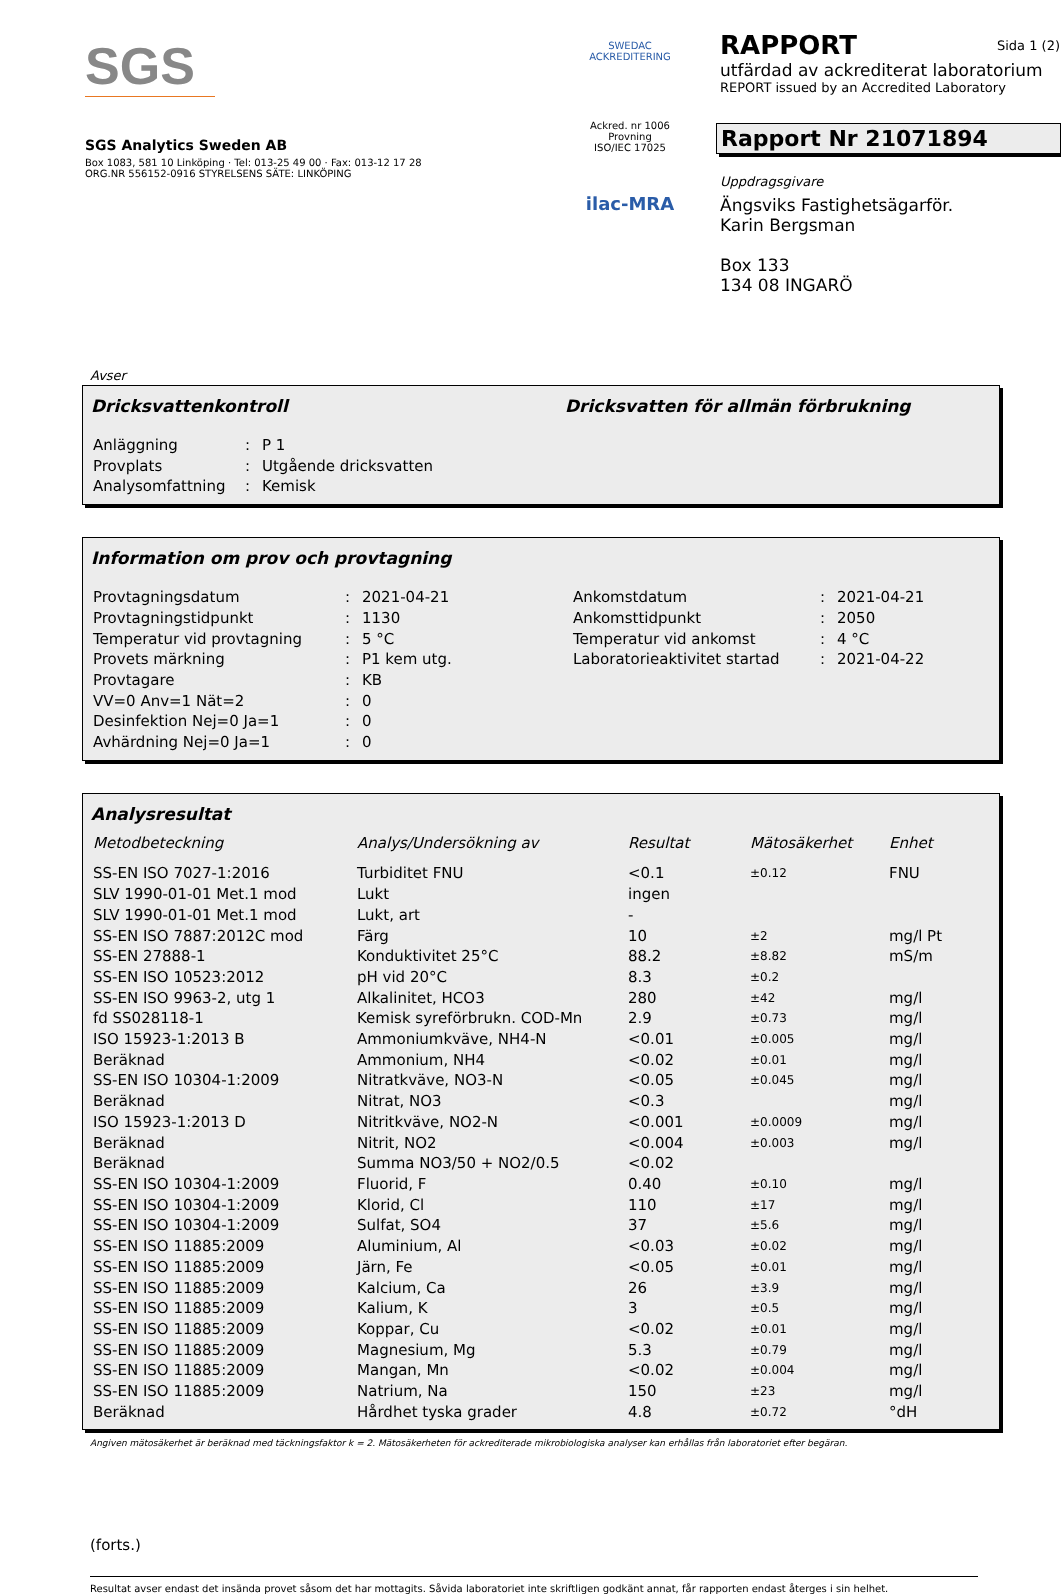SGS
SGS Analytics Sweden AB
Box 1083, 581 10 Linköping · Tel: 013-25 49 00 · Fax: 013-12 17 28
ORG.NR 556152-0916 STYRELSENS SÄTE: LINKÖPING
SWEDAC ACKREDITERING
Ackred. nr 1006
Provning
ISO/IEC 17025
ilac-MRA
RAPPORT Sida 1 (2)
utfärdad av ackrediterat laboratorium
REPORT issued by an Accredited Laboratory
Rapport Nr 21071894
Uppdragsgivare
Ängsviks Fastighetsägarför.
Karin Bergsman
Box 133
134 08 INGARÖ
Avser
Dricksvattenkontroll Dricksvatten för allmän förbrukning
| Anläggning | : | P 1 |
| Provplats | : | Utgående dricksvatten |
| Analysomfattning | : | Kemisk |
Information om prov och provtagning
| Provtagningsdatum | : | 2021-04-21 | Ankomstdatum | : | 2021-04-21 |
| Provtagningstidpunkt | : | 1130 | Ankomsttidpunkt | : | 2050 |
| Temperatur vid provtagning | : | 5 °C | Temperatur vid ankomst | : | 4 °C |
| Provets märkning | : | P1 kem utg. | Laboratorieaktivitet startad | : | 2021-04-22 |
| Provtagare | : | KB | | | |
| VV=0 Anv=1 Nät=2 | : | 0 | | | |
| Desinfektion Nej=0 Ja=1 | : | 0 | | | |
| Avhärdning Nej=0 Ja=1 | : | 0 | | | |
Analysresultat
| Metodbeteckning | Analys/Undersökning av | Resultat | Mätosäkerhet | Enhet |
| --- | --- | --- | --- | --- |
| SS-EN ISO 7027-1:2016 | Turbiditet FNU | <0.1 | ±0.12 | FNU |
| SLV 1990-01-01 Met.1 mod | Lukt | ingen | | |
| SLV 1990-01-01 Met.1 mod | Lukt, art | - | | |
| SS-EN ISO 7887:2012C mod | Färg | 10 | ±2 | mg/l Pt |
| SS-EN 27888-1 | Konduktivitet 25°C | 88.2 | ±8.82 | mS/m |
| SS-EN ISO 10523:2012 | pH vid 20°C | 8.3 | ±0.2 | |
| SS-EN ISO 9963-2, utg 1 | Alkalinitet, HCO3 | 280 | ±42 | mg/l |
| fd SS028118-1 | Kemisk syreförbrukn. COD-Mn | 2.9 | ±0.73 | mg/l |
| ISO 15923-1:2013 B | Ammoniumkväve, NH4-N | <0.01 | ±0.005 | mg/l |
| Beräknad | Ammonium, NH4 | <0.02 | ±0.01 | mg/l |
| SS-EN ISO 10304-1:2009 | Nitratkväve, NO3-N | <0.05 | ±0.045 | mg/l |
| Beräknad | Nitrat, NO3 | <0.3 | | mg/l |
| ISO 15923-1:2013 D | Nitritkväve, NO2-N | <0.001 | ±0.0009 | mg/l |
| Beräknad | Nitrit, NO2 | <0.004 | ±0.003 | mg/l |
| Beräknad | Summa NO3/50 + NO2/0.5 | <0.02 | | |
| SS-EN ISO 10304-1:2009 | Fluorid, F | 0.40 | ±0.10 | mg/l |
| SS-EN ISO 10304-1:2009 | Klorid, Cl | 110 | ±17 | mg/l |
| SS-EN ISO 10304-1:2009 | Sulfat, SO4 | 37 | ±5.6 | mg/l |
| SS-EN ISO 11885:2009 | Aluminium, Al | <0.03 | ±0.02 | mg/l |
| SS-EN ISO 11885:2009 | Järn, Fe | <0.05 | ±0.01 | mg/l |
| SS-EN ISO 11885:2009 | Kalcium, Ca | 26 | ±3.9 | mg/l |
| SS-EN ISO 11885:2009 | Kalium, K | 3 | ±0.5 | mg/l |
| SS-EN ISO 11885:2009 | Koppar, Cu | <0.02 | ±0.01 | mg/l |
| SS-EN ISO 11885:2009 | Magnesium, Mg | 5.3 | ±0.79 | mg/l |
| SS-EN ISO 11885:2009 | Mangan, Mn | <0.02 | ±0.004 | mg/l |
| SS-EN ISO 11885:2009 | Natrium, Na | 150 | ±23 | mg/l |
| Beräknad | Hårdhet tyska grader | 4.8 | ±0.72 | °dH |
Angiven mätosäkerhet är beräknad med täckningsfaktor k = 2. Mätosäkerheten för ackrediterade mikrobiologiska analyser kan erhållas från laboratoriet efter begäran.
(forts.)
Resultat avser endast det insända provet såsom det har mottagits. Såvida laboratoriet inte skriftligen godkänt annat, får rapporten endast återges i sin helhet.